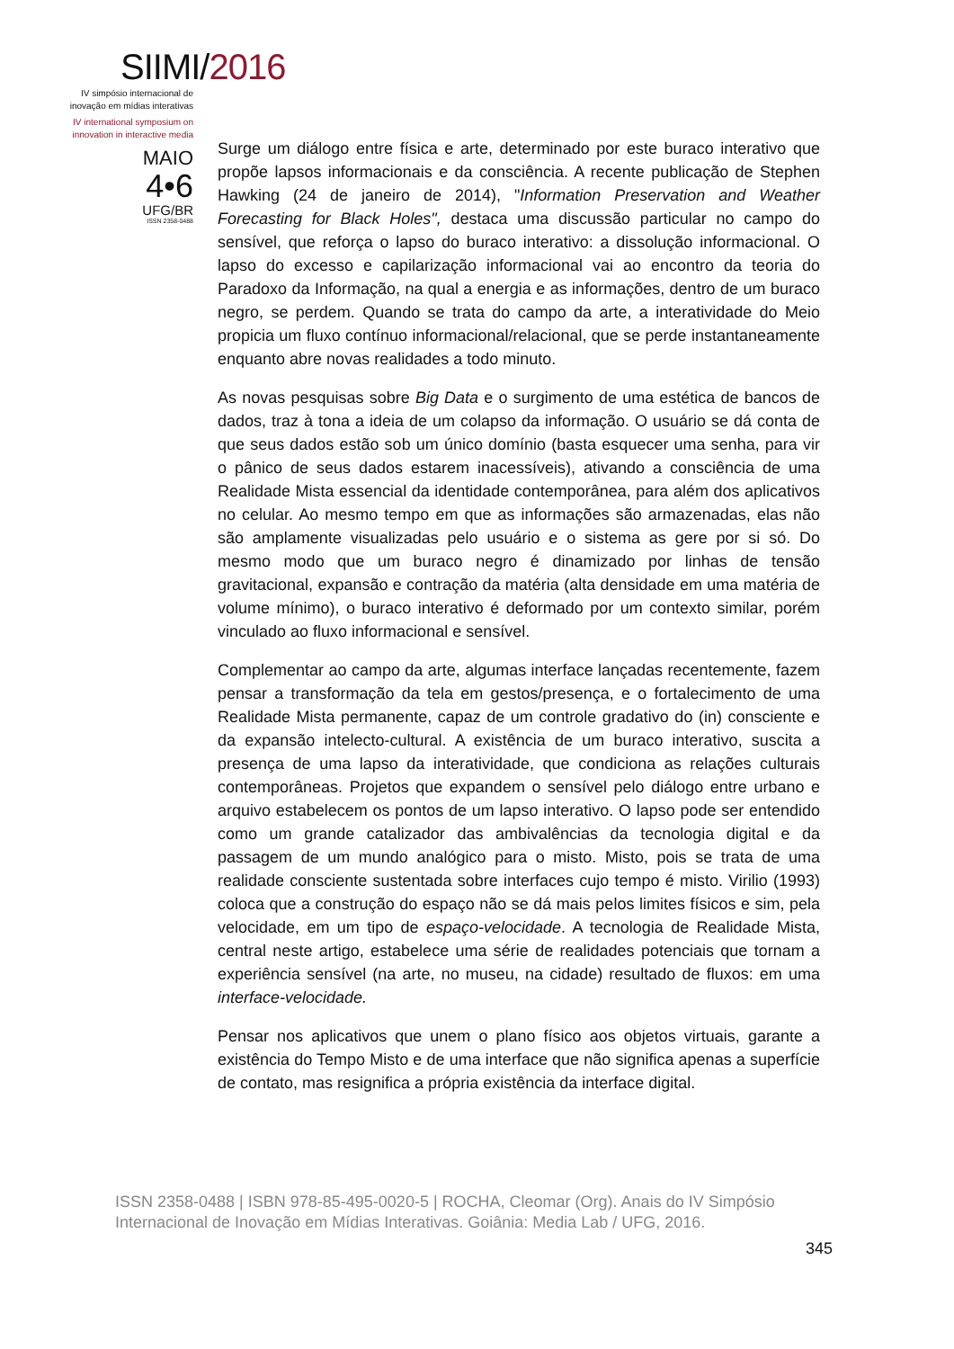SIIMI/2016
IV simpósio internacional de
inovação em mídias interativas
IV international symposium on
innovation in interactive media
MAIO
4•6
UFG/BR
ISSN 2358-0488
Surge um diálogo entre física e arte, determinado por este buraco interativo que propõe lapsos informacionais e da consciência. A recente publicação de Stephen Hawking (24 de janeiro de 2014), "Information Preservation and Weather Forecasting for Black Holes", destaca uma discussão particular no campo do sensível, que reforça o lapso do buraco interativo: a dissolução informacional. O lapso do excesso e capilarização informacional vai ao encontro da teoria do Paradoxo da Informação, na qual a energia e as informações, dentro de um buraco negro, se perdem. Quando se trata do campo da arte, a interatividade do Meio propicia um fluxo contínuo informacional/relacional, que se perde instantaneamente enquanto abre novas realidades a todo minuto.
As novas pesquisas sobre Big Data e o surgimento de uma estética de bancos de dados, traz à tona a ideia de um colapso da informação. O usuário se dá conta de que seus dados estão sob um único domínio (basta esquecer uma senha, para vir o pânico de seus dados estarem inacessíveis), ativando a consciência de uma Realidade Mista essencial da identidade contemporânea, para além dos aplicativos no celular. Ao mesmo tempo em que as informações são armazenadas, elas não são amplamente visualizadas pelo usuário e o sistema as gere por si só. Do mesmo modo que um buraco negro é dinamizado por linhas de tensão gravitacional, expansão e contração da matéria (alta densidade em uma matéria de volume mínimo), o buraco interativo é deformado por um contexto similar, porém vinculado ao fluxo informacional e sensível.
Complementar ao campo da arte, algumas interface lançadas recentemente, fazem pensar a transformação da tela em gestos/presença, e o fortalecimento de uma Realidade Mista permanente, capaz de um controle gradativo do (in) consciente e da expansão intelecto-cultural. A existência de um buraco interativo, suscita a presença de uma lapso da interatividade, que condiciona as relações culturais contemporâneas. Projetos que expandem o sensível pelo diálogo entre urbano e arquivo estabelecem os pontos de um lapso interativo. O lapso pode ser entendido como um grande catalizador das ambivalências da tecnologia digital e da passagem de um mundo analógico para o misto. Misto, pois se trata de uma realidade consciente sustentada sobre interfaces cujo tempo é misto. Virilio (1993) coloca que a construção do espaço não se dá mais pelos limites físicos e sim, pela velocidade, em um tipo de espaço-velocidade. A tecnologia de Realidade Mista, central neste artigo, estabelece uma série de realidades potenciais que tornam a experiência sensível (na arte, no museu, na cidade) resultado de fluxos: em uma interface-velocidade.
Pensar nos aplicativos que unem o plano físico aos objetos virtuais, garante a existência do Tempo Misto e de uma interface que não significa apenas a superfície de contato, mas resignifica a própria existência da interface digital.
ISSN 2358-0488 | ISBN 978-85-495-0020-5 | ROCHA, Cleomar (Org). Anais do IV Simpósio Internacional de Inovação em Mídias Interativas. Goiânia: Media Lab / UFG, 2016.
345